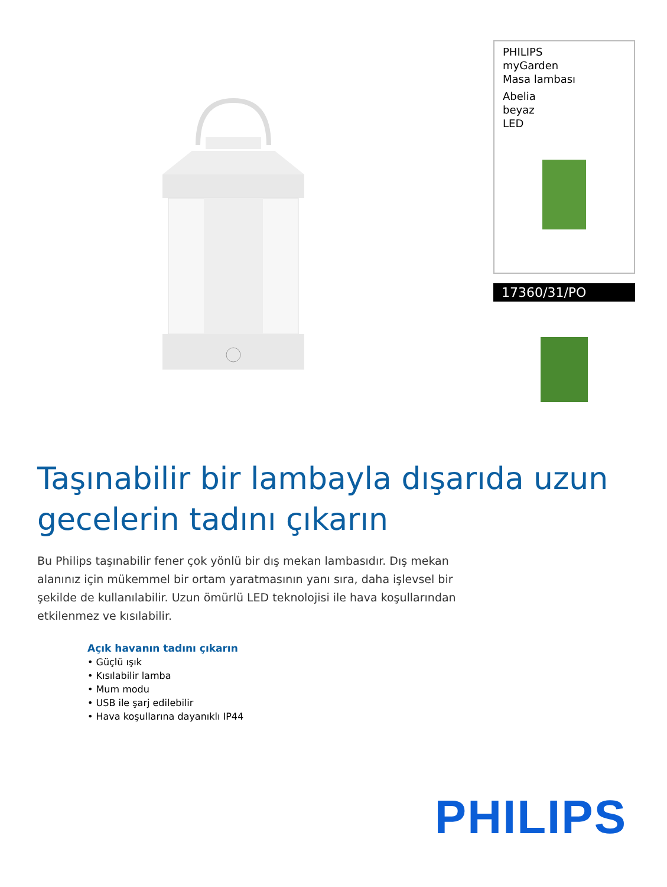PHILIPS
myGarden
Masa lambası
Abelia
beyaz
LED
17360/31/PO
Taşınabilir bir lambayla dışarıda uzun gecelerin tadını çıkarın
Bu Philips taşınabilir fener çok yönlü bir dış mekan lambasıdır. Dış mekan alanınız için mükemmel bir ortam yaratmasının yanı sıra, daha işlevsel bir şekilde de kullanılabilir. Uzun ömürlü LED teknolojisi ile hava koşullarından etkilenmez ve kısılabilir.
Açık havanın tadını çıkarın
• Güçlü ışık
• Kısılabilir lamba
• Mum modu
• USB ile şarj edilebilir
• Hava koşullarına dayanıklı IP44
PHILIPS